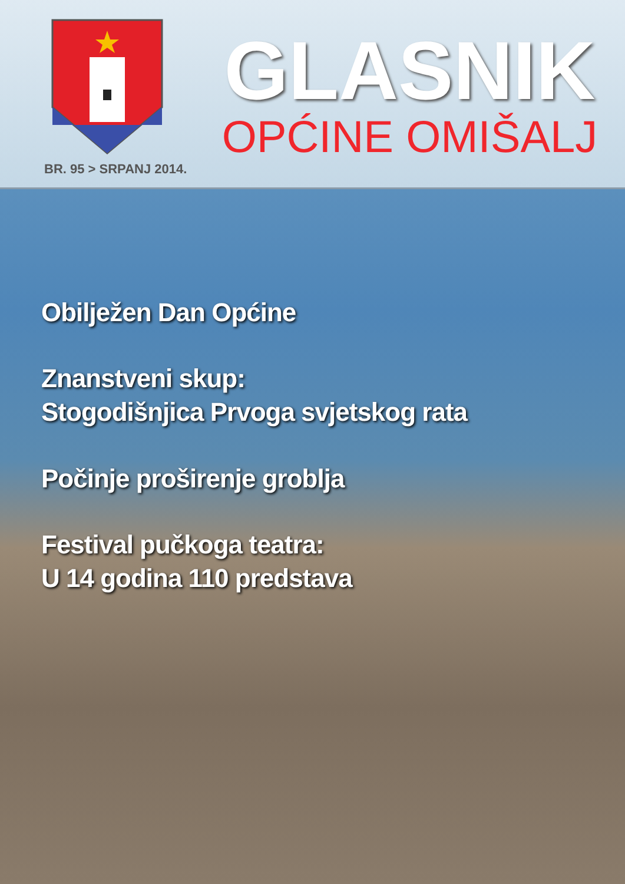BR. 95 > SRPANJ 2014.
GLASNIK
OPĆINE OMIŠALJ
Obilježen Dan Općine
Znanstveni skup:
Stogodišnjica Prvoga svjetskog rata
Počinje proširenje groblja
Festival pučkoga teatra:
U 14 godina 110 predstava